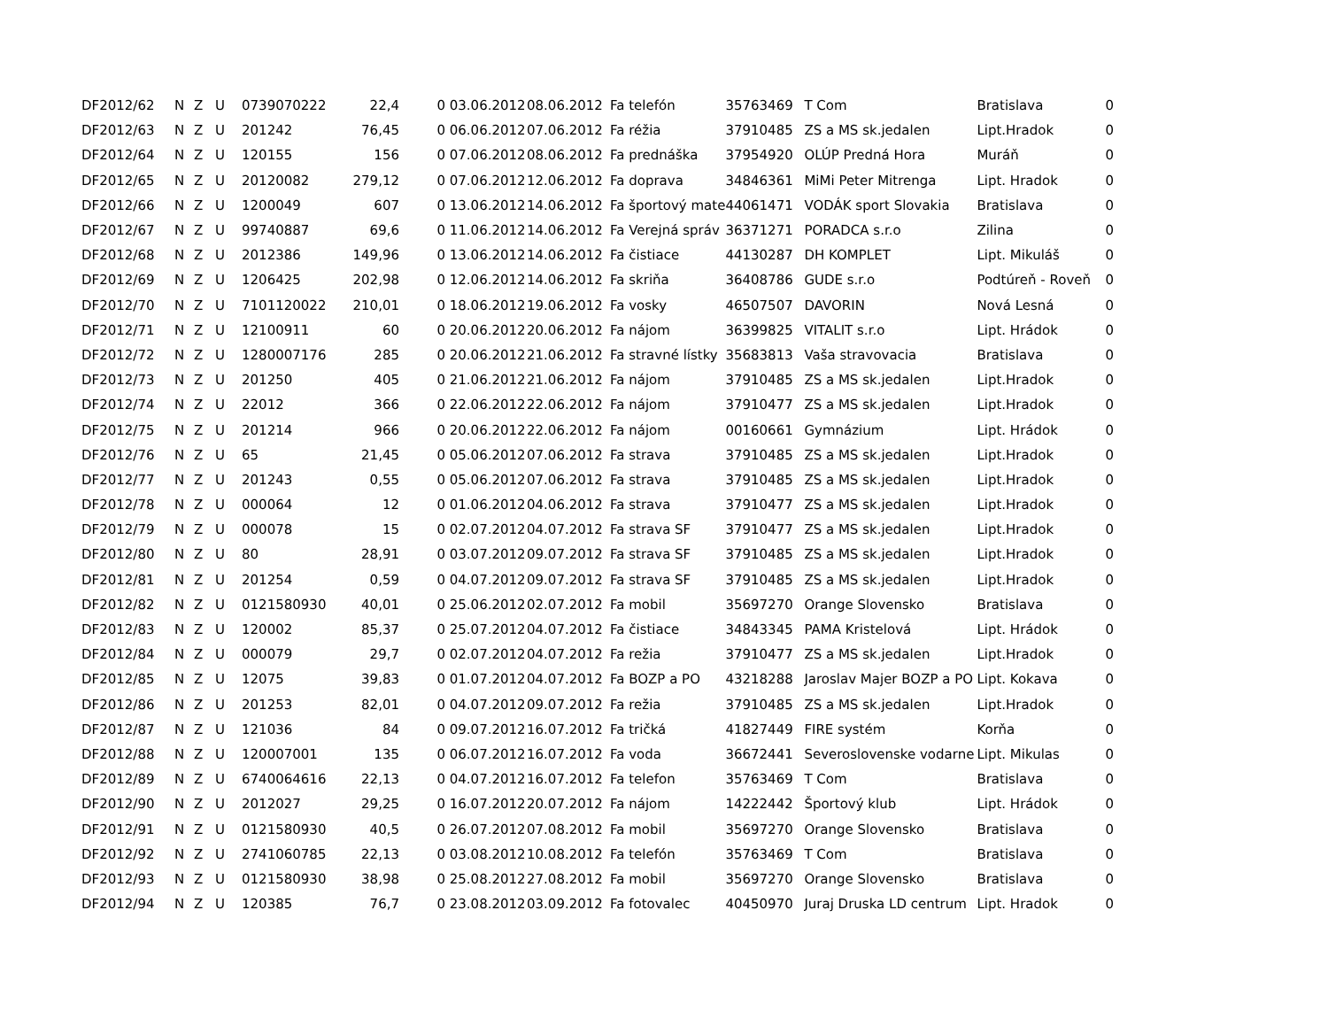| DF2012/62 | N | Z | U | 0739070222 | 22,4 | 0 | 03.06.2012 | 08.06.2012 | Fa telefón | 35763469 | T Com | Bratislava | 0 |
| DF2012/63 | N | Z | U | 201242 | 76,45 | 0 | 06.06.2012 | 07.06.2012 | Fa réžia | 37910485 | ZS a MS sk.jedalen | Lipt.Hradok | 0 |
| DF2012/64 | N | Z | U | 120155 | 156 | 0 | 07.06.2012 | 08.06.2012 | Fa prednáška | 37954920 | OLÚP Predná Hora | Muráň | 0 |
| DF2012/65 | N | Z | U | 20120082 | 279,12 | 0 | 07.06.2012 | 12.06.2012 | Fa doprava | 34846361 | MiMi Peter Mitrenga | Lipt. Hradok | 0 |
| DF2012/66 | N | Z | U | 1200049 | 607 | 0 | 13.06.2012 | 14.06.2012 | Fa športový mate | 44061471 | VODÁK sport Slovakia | Bratislava | 0 |
| DF2012/67 | N | Z | U | 99740887 | 69,6 | 0 | 11.06.2012 | 14.06.2012 | Fa Verejná správ | 36371271 | PORADCA s.r.o | Zilina | 0 |
| DF2012/68 | N | Z | U | 2012386 | 149,96 | 0 | 13.06.2012 | 14.06.2012 | Fa čistiace | 44130287 | DH KOMPLET | Lipt. Mikuláš | 0 |
| DF2012/69 | N | Z | U | 1206425 | 202,98 | 0 | 12.06.2012 | 14.06.2012 | Fa skriňa | 36408786 | GUDE s.r.o | Podtúreň - Roveň | 0 |
| DF2012/70 | N | Z | U | 7101120022 | 210,01 | 0 | 18.06.2012 | 19.06.2012 | Fa vosky | 46507507 | DAVORIN | Nová Lesná | 0 |
| DF2012/71 | N | Z | U | 12100911 | 60 | 0 | 20.06.2012 | 20.06.2012 | Fa nájom | 36399825 | VITALIT s.r.o | Lipt. Hrádok | 0 |
| DF2012/72 | N | Z | U | 1280007176 | 285 | 0 | 20.06.2012 | 21.06.2012 | Fa stravné lístky | 35683813 | Vaša stravovacia | Bratislava | 0 |
| DF2012/73 | N | Z | U | 201250 | 405 | 0 | 21.06.2012 | 21.06.2012 | Fa nájom | 37910485 | ZS a MS sk.jedalen | Lipt.Hradok | 0 |
| DF2012/74 | N | Z | U | 22012 | 366 | 0 | 22.06.2012 | 22.06.2012 | Fa nájom | 37910477 | ZS a MS sk.jedalen | Lipt.Hradok | 0 |
| DF2012/75 | N | Z | U | 201214 | 966 | 0 | 20.06.2012 | 22.06.2012 | Fa nájom | 00160661 | Gymnázium | Lipt. Hrádok | 0 |
| DF2012/76 | N | Z | U | 65 | 21,45 | 0 | 05.06.2012 | 07.06.2012 | Fa strava | 37910485 | ZS a MS sk.jedalen | Lipt.Hradok | 0 |
| DF2012/77 | N | Z | U | 201243 | 0,55 | 0 | 05.06.2012 | 07.06.2012 | Fa strava | 37910485 | ZS a MS sk.jedalen | Lipt.Hradok | 0 |
| DF2012/78 | N | Z | U | 000064 | 12 | 0 | 01.06.2012 | 04.06.2012 | Fa strava | 37910477 | ZS a MS sk.jedalen | Lipt.Hradok | 0 |
| DF2012/79 | N | Z | U | 000078 | 15 | 0 | 02.07.2012 | 04.07.2012 | Fa strava SF | 37910477 | ZS a MS sk.jedalen | Lipt.Hradok | 0 |
| DF2012/80 | N | Z | U | 80 | 28,91 | 0 | 03.07.2012 | 09.07.2012 | Fa strava SF | 37910485 | ZS a MS sk.jedalen | Lipt.Hradok | 0 |
| DF2012/81 | N | Z | U | 201254 | 0,59 | 0 | 04.07.2012 | 09.07.2012 | Fa strava SF | 37910485 | ZS a MS sk.jedalen | Lipt.Hradok | 0 |
| DF2012/82 | N | Z | U | 0121580930 | 40,01 | 0 | 25.06.2012 | 02.07.2012 | Fa mobil | 35697270 | Orange Slovensko | Bratislava | 0 |
| DF2012/83 | N | Z | U | 120002 | 85,37 | 0 | 25.07.2012 | 04.07.2012 | Fa čistiace | 34843345 | PAMA Kristelová | Lipt. Hrádok | 0 |
| DF2012/84 | N | Z | U | 000079 | 29,7 | 0 | 02.07.2012 | 04.07.2012 | Fa režia | 37910477 | ZS a MS sk.jedalen | Lipt.Hradok | 0 |
| DF2012/85 | N | Z | U | 12075 | 39,83 | 0 | 01.07.2012 | 04.07.2012 | Fa BOZP a PO | 43218288 | Jaroslav Majer BOZP a PO | Lipt. Kokava | 0 |
| DF2012/86 | N | Z | U | 201253 | 82,01 | 0 | 04.07.2012 | 09.07.2012 | Fa režia | 37910485 | ZS a MS sk.jedalen | Lipt.Hradok | 0 |
| DF2012/87 | N | Z | U | 121036 | 84 | 0 | 09.07.2012 | 16.07.2012 | Fa tričká | 41827449 | FIRE systém | Korňa | 0 |
| DF2012/88 | N | Z | U | 120007001 | 135 | 0 | 06.07.2012 | 16.07.2012 | Fa voda | 36672441 | Severoslovenske vodarne | Lipt. Mikulas | 0 |
| DF2012/89 | N | Z | U | 6740064616 | 22,13 | 0 | 04.07.2012 | 16.07.2012 | Fa telefon | 35763469 | T Com | Bratislava | 0 |
| DF2012/90 | N | Z | U | 2012027 | 29,25 | 0 | 16.07.2012 | 20.07.2012 | Fa nájom | 14222442 | Športový klub | Lipt. Hrádok | 0 |
| DF2012/91 | N | Z | U | 0121580930 | 40,5 | 0 | 26.07.2012 | 07.08.2012 | Fa mobil | 35697270 | Orange Slovensko | Bratislava | 0 |
| DF2012/92 | N | Z | U | 2741060785 | 22,13 | 0 | 03.08.2012 | 10.08.2012 | Fa telefón | 35763469 | T Com | Bratislava | 0 |
| DF2012/93 | N | Z | U | 0121580930 | 38,98 | 0 | 25.08.2012 | 27.08.2012 | Fa mobil | 35697270 | Orange Slovensko | Bratislava | 0 |
| DF2012/94 | N | Z | U | 120385 | 76,7 | 0 | 23.08.2012 | 03.09.2012 | Fa fotovalec | 40450970 | Juraj Druska LD centrum | Lipt. Hradok | 0 |